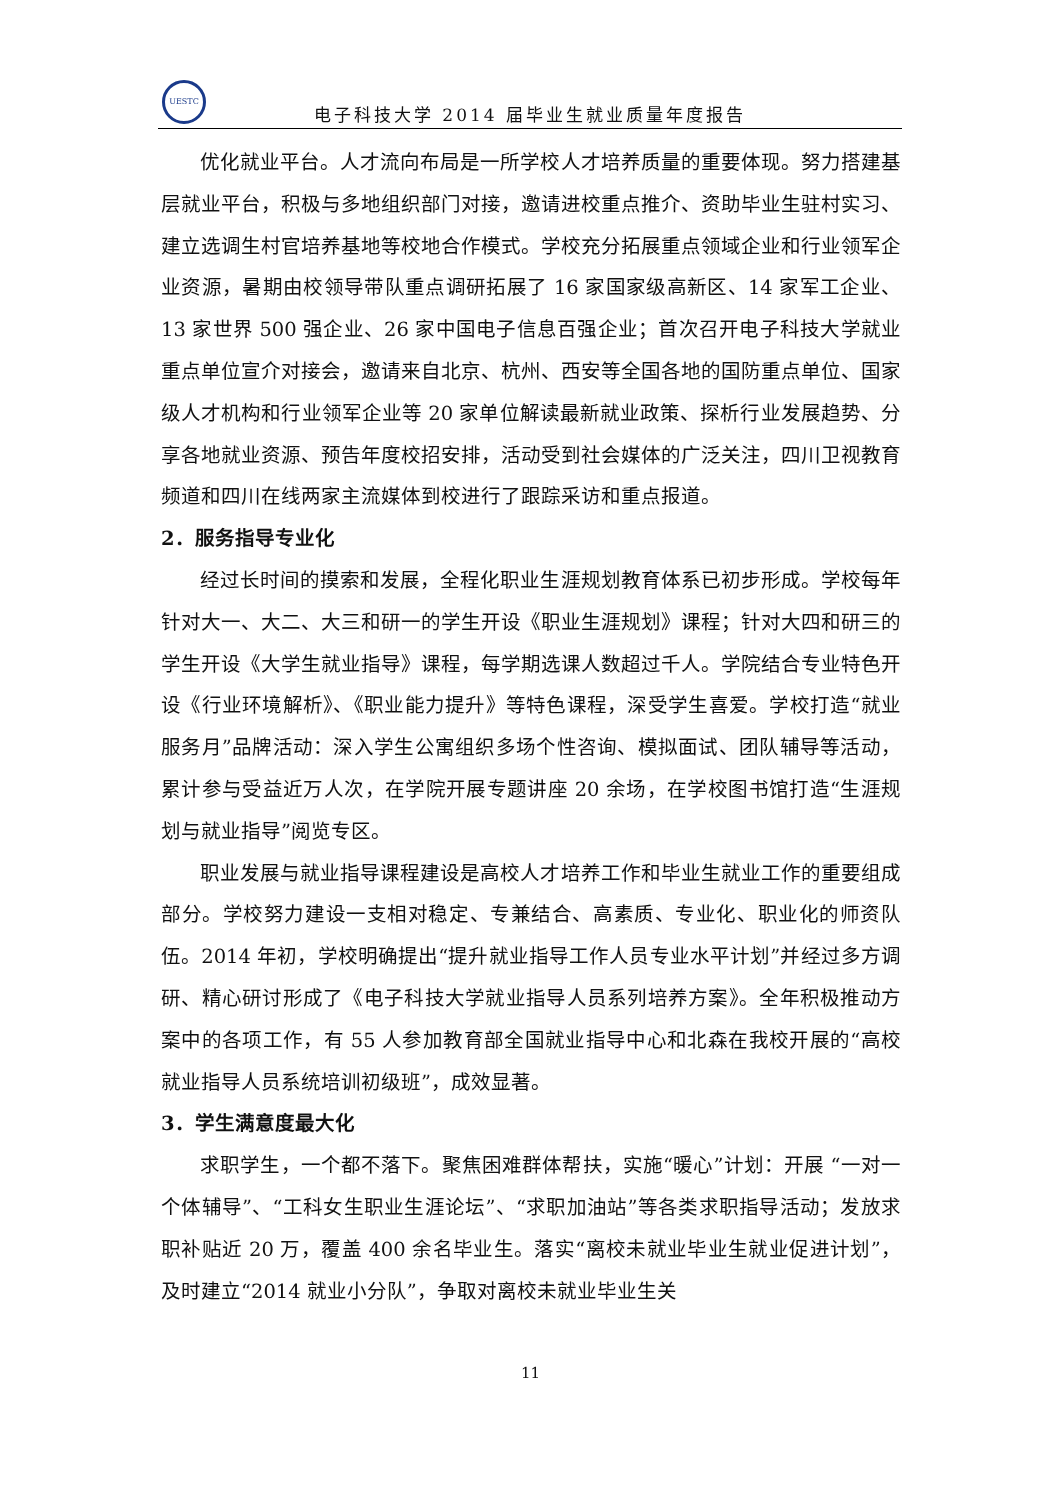UESTC
电子科技大学 2014 届毕业生就业质量年度报告
优化就业平台。人才流向布局是一所学校人才培养质量的重要体现。努力搭建基层就业平台，积极与多地组织部门对接，邀请进校重点推介、资助毕业生驻村实习、建立选调生村官培养基地等校地合作模式。学校充分拓展重点领域企业和行业领军企业资源，暑期由校领导带队重点调研拓展了 16 家国家级高新区、14 家军工企业、13 家世界 500 强企业、26 家中国电子信息百强企业；首次召开电子科技大学就业重点单位宣介对接会，邀请来自北京、杭州、西安等全国各地的国防重点单位、国家级人才机构和行业领军企业等 20 家单位解读最新就业政策、探析行业发展趋势、分享各地就业资源、预告年度校招安排，活动受到社会媒体的广泛关注，四川卫视教育频道和四川在线两家主流媒体到校进行了跟踪采访和重点报道。
2．服务指导专业化
经过长时间的摸索和发展，全程化职业生涯规划教育体系已初步形成。学校每年针对大一、大二、大三和研一的学生开设《职业生涯规划》课程；针对大四和研三的学生开设《大学生就业指导》课程，每学期选课人数超过千人。学院结合专业特色开设《行业环境解析》、《职业能力提升》等特色课程，深受学生喜爱。学校打造“就业服务月”品牌活动：深入学生公寓组织多场个性咨询、模拟面试、团队辅导等活动，累计参与受益近万人次，在学院开展专题讲座 20 余场，在学校图书馆打造“生涯规划与就业指导”阅览专区。
职业发展与就业指导课程建设是高校人才培养工作和毕业生就业工作的重要组成部分。学校努力建设一支相对稳定、专兼结合、高素质、专业化、职业化的师资队伍。2014 年初，学校明确提出“提升就业指导工作人员专业水平计划”并经过多方调研、精心研讨形成了《电子科技大学就业指导人员系列培养方案》。全年积极推动方案中的各项工作，有 55 人参加教育部全国就业指导中心和北森在我校开展的“高校就业指导人员系统培训初级班”，成效显著。
3．学生满意度最大化
求职学生，一个都不落下。聚焦困难群体帮扶，实施“暖心”计划：开展 “一对一个体辅导”、“工科女生职业生涯论坛”、“求职加油站”等各类求职指导活动；发放求职补贴近 20 万，覆盖 400 余名毕业生。落实“离校未就业毕业生就业促进计划”，及时建立“2014 就业小分队”，争取对离校未就业毕业生关
11